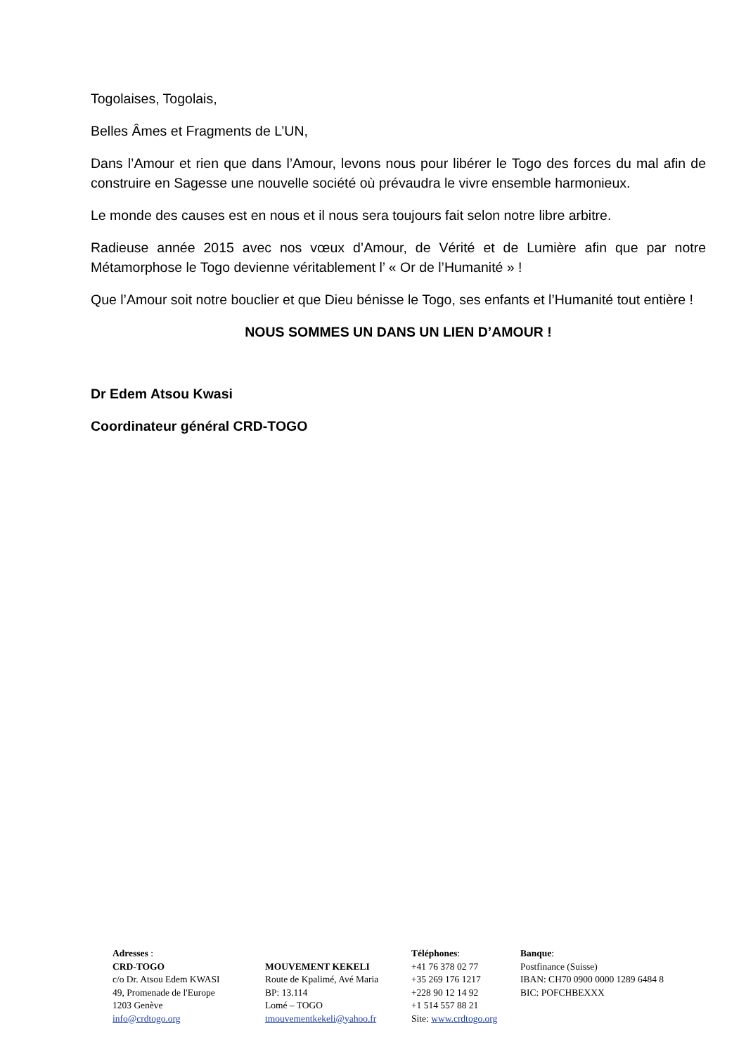Togolaises, Togolais,
Belles Âmes et Fragments de L’UN,
Dans l’Amour et rien que dans l’Amour, levons nous pour libérer le Togo des forces du mal afin de construire en Sagesse une nouvelle société où prévaudra le vivre ensemble harmonieux.
Le monde des causes est en nous et il nous sera toujours fait selon notre libre arbitre.
Radieuse année 2015 avec nos vœux d’Amour, de Vérité et de Lumière afin que par notre Métamorphose le Togo devienne véritablement l’ « Or de l’Humanité » !
Que l’Amour soit notre bouclier et que Dieu bénisse le Togo, ses enfants et l’Humanité tout entière !
NOUS SOMMES UN DANS UN LIEN D’AMOUR !
Dr Edem Atsou Kwasi
Coordinateur général CRD-TOGO
Adresses :
CRD-TOGO
c/o Dr. Atsou Edem KWASI
49, Promenade de l'Europe
1203 Genève
info@crdtogo.org
MOUVEMENT KEKELI
Route de Kpalimé, Avé Maria
BP: 13.114
Lomé – TOGO
tmouvementkekeli@yahoo.fr
Téléphones:
+41 76 378 02 77
+35 269 176 1217
+228 90 12 14 92
+1 514 557 88 21
Site: www.crdtogo.org
Banque:
Postfinance (Suisse)
IBAN: CH70 0900 0000 1289 6484 8
BIC: POFCHBEXXX